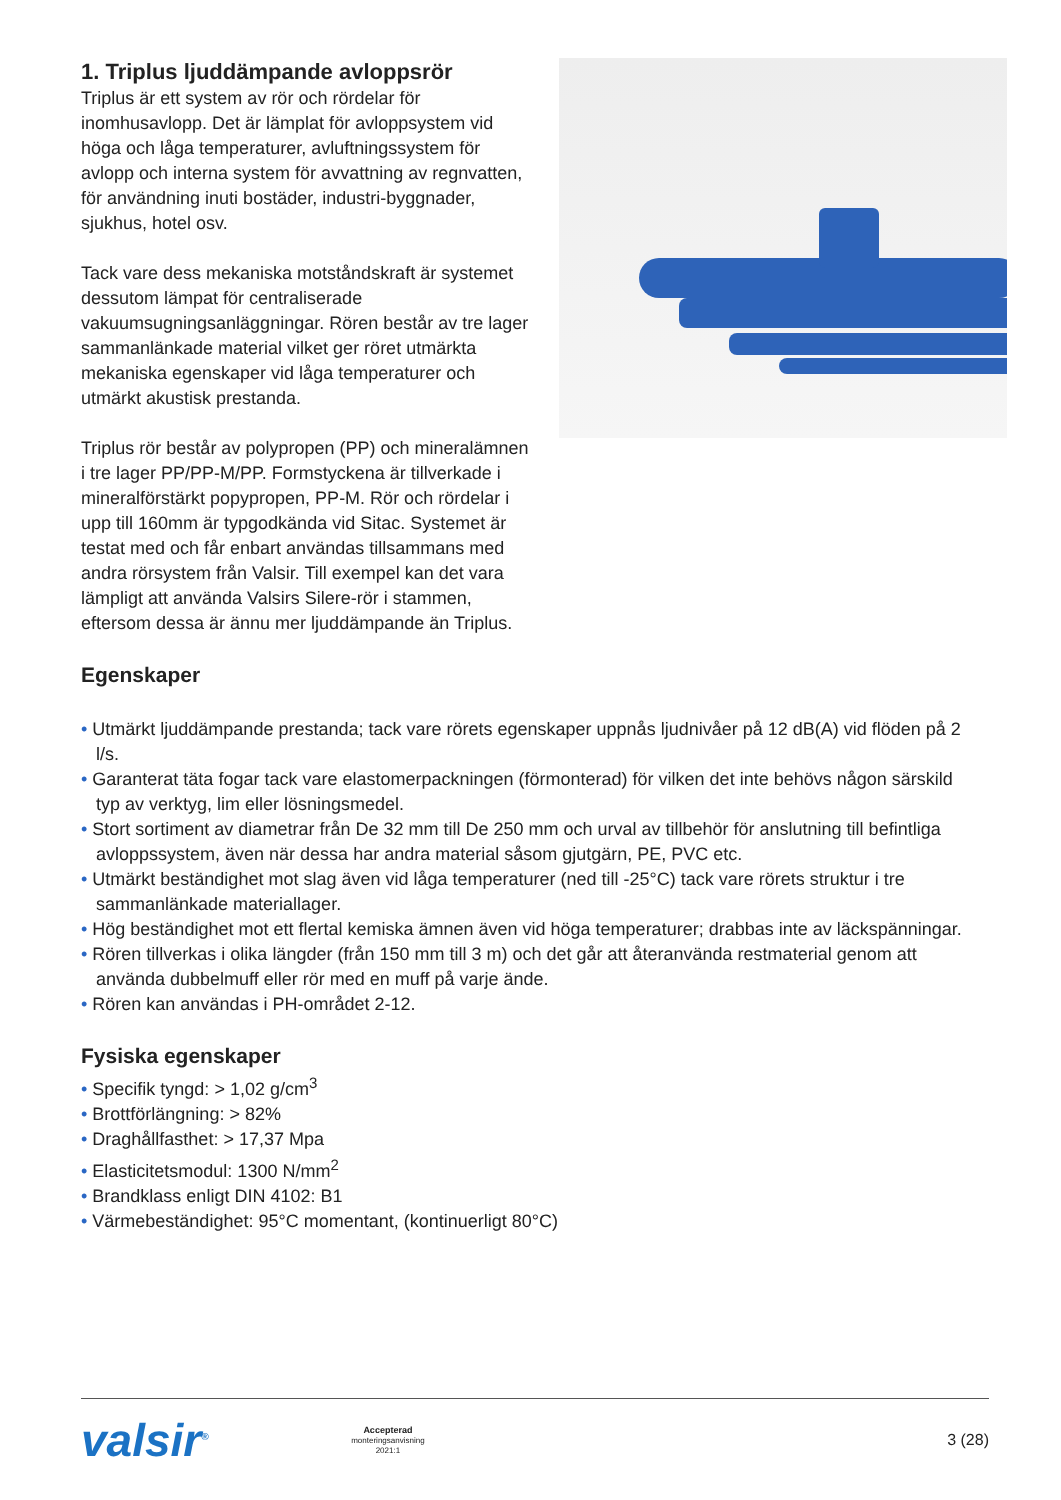1. Triplus ljuddämpande avloppsrör
Triplus är ett system av rör och rördelar för inomhusavlopp. Det är lämplat för avloppsystem vid höga och låga temperaturer, avluftningssystem för avlopp och interna system för avvattning av regnvatten, för användning inuti bostäder, industri-byggnader, sjukhus, hotel osv.
Tack vare dess mekaniska motståndskraft är systemet dessutom lämpat för centraliserade vakuumsugningsanläggningar. Rören består av tre lager sammanlänkade material vilket ger röret utmärkta mekaniska egenskaper vid låga temperaturer och utmärkt akustisk prestanda.
Triplus rör består av polypropen (PP) och mineralämnen i tre lager PP/PP-M/PP. Formstyckena är tillverkade i mineralförstärkt popypropen, PP-M. Rör och rördelar i upp till 160mm är typgodkända vid Sitac. Systemet är testat med och får enbart användas tillsammans med andra rörsystem från Valsir. Till exempel kan det vara lämpligt att använda Valsirs Silere-rör i stammen, eftersom dessa är ännu mer ljuddämpande än Triplus.
Egenskaper
• Utmärkt ljuddämpande prestanda; tack vare rörets egenskaper uppnås ljudnivåer på 12 dB(A) vid flöden på 2 l/s.
• Garanterat täta fogar tack vare elastomerpackningen (förmonterad) för vilken det inte behövs någon särskild typ av verktyg, lim eller lösningsmedel.
• Stort sortiment av diametrar från De 32 mm till De 250 mm och urval av tillbehör för anslutning till befintliga avloppssystem, även när dessa har andra material såsom gjutgärn, PE, PVC etc.
• Utmärkt beständighet mot slag även vid låga temperaturer (ned till -25°C) tack vare rörets struktur i tre sammanlänkade materiallager.
• Hög beständighet mot ett flertal kemiska ämnen även vid höga temperaturer; drabbas inte av läckspänningar.
• Rören tillverkas i olika längder (från 150 mm till 3 m) och det går att återanvända restmaterial genom att använda dubbelmuff eller rör med en muff på varje ände.
• Rören kan användas i PH-området 2-12.
Fysiska egenskaper
• Specifik tyngd: > 1,02 g/cm<sup>3</sup>
• Brottförlängning: > 82%
• Draghållfasthet: > 17,37 Mpa
• Elasticitetsmodul: 1300 N/mm<sup>2</sup>
• Brandklass enligt DIN 4102: B1
• Värmebeständighet: 95°C momentant, (kontinuerligt 80°C)
valsir<sup>®</sup>
Accepterad
monteringsanvisning
2021:1
3 (28)